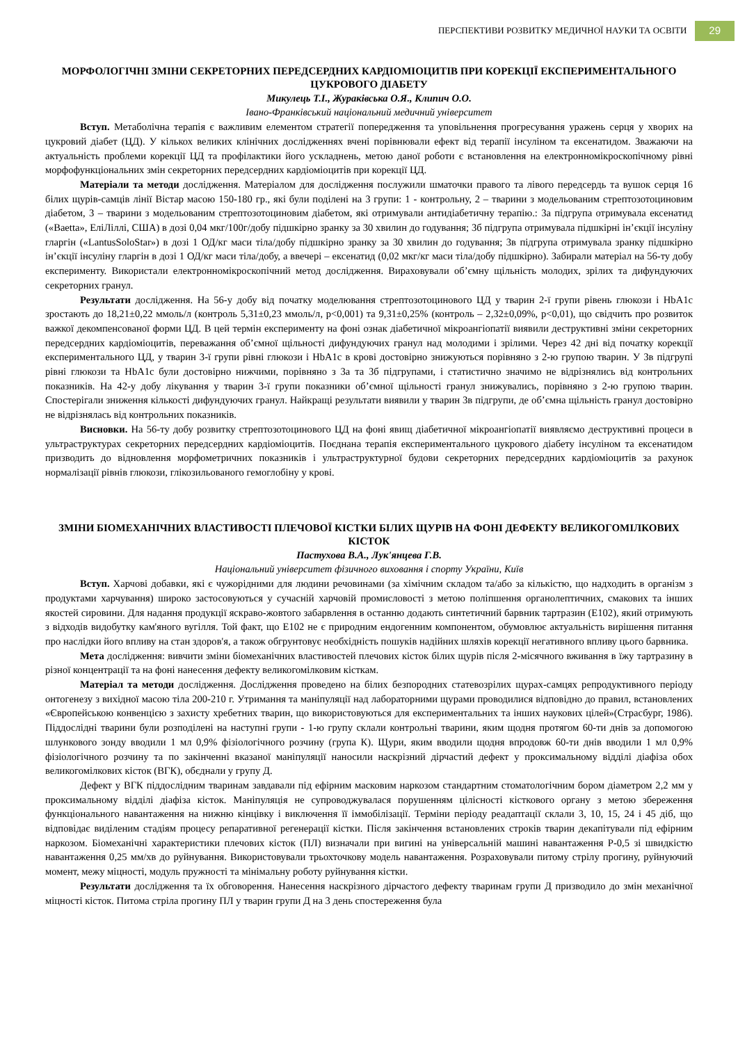ПЕРСПЕКТИВИ РОЗВИТКУ МЕДИЧНОЇ НАУКИ ТА ОСВІТИ 29
МОРФОЛОГІЧНІ ЗМІНИ СЕКРЕТОРНИХ ПЕРЕДСЕРДНИХ КАРДІОМІОЦИТІВ ПРИ КОРЕКЦІЇ ЕКСПЕРИМЕНТАЛЬНОГО ЦУКРОВОГО ДІАБЕТУ
Микулець Т.І., Жураківська О.Я., Клипич О.О.
Івано-Франківський національний медичний університет
Вступ. Метаболічна терапія є важливим елементом стратегії попередження та уповільнення прогресування уражень серця у хворих на цукровий діабет (ЦД). У кількох великих клінічних дослідженнях вчені порівнювали ефект від терапії інсуліном та ексенатидом. Зважаючи на актуальність проблеми корекції ЦД та профілактики його ускладнень, метою даної роботи є встановлення на електронномікроскопічному рівні морфофункціональних змін секреторних передсердних кардіоміоцитів при корекції ЦД.
Матеріали та методи дослідження. Матеріалом для дослідження послужили шматочки правого та лівого передсердь та вушок серця 16 білих щурів-самців лінії Вістар масою 150-180 гр., які були поділені на 3 групи: 1 - контрольну, 2 – тварини з модельованим стрептозотоциновим діабетом, 3 – тварини з модельованим стрептозотоциновим діабетом, які отримували антидіабетичну терапію.: 3а підгрупа отримувала ексенатид («Baetta», ЕліЛіллі, США) в дозі 0,04 мкг/100г/добу підшкірно зранку за 30 хвилин до годування; 3б підгрупа отримувала підшкірні ін’єкції інсуліну гларгін («LantusSoloStar») в дозі 1 ОД/кг маси тіла/добу підшкірно зранку за 30 хвилин до годування; 3в підгрупа отримувала зранку підшкірно ін’єкції інсуліну гларгін в дозі 1 ОД/кг маси тіла/добу, а ввечері – ексенатид (0,02 мкг/кг маси тіла/добу підшкірно). Забирали матеріал на 56-ту добу експерименту. Використали електронномікроскопічний метод дослідження. Вираховували об’ємну щільність молодих, зрілих та дифундуючих секреторних гранул.
Результати дослідження. На 56-у добу від початку моделювання стрептозотоцинового ЦД у тварин 2-ї групи рівень глюкози і HbA1c зростають до 18,21±0,22 ммоль/л (контроль 5,31±0,23 ммоль/л, р<0,001) та 9,31±0,25% (контроль – 2,32±0,09%, р<0,01), що свідчить про розвиток важкої декомпенсованої форми ЦД. В цей термін експерименту на фоні ознак діабетичної мікроангіопатії виявили деструктивні зміни секреторних передсердних кардіоміоцитів, переважання об’ємної щільності дифундуючих гранул над молодими і зрілими. Через 42 дні від початку корекції експериментального ЦД, у тварин 3-ї групи рівні глюкози і HbA1c в крові достовірно знижуються порівняно з 2-ю групою тварин. У 3в підгрупі рівні глюкози та HbA1c були достовірно нижчими, порівняно з 3а та 3б підгрупами, і статистично значимо не відрізнялись від контрольних показників. На 42-у добу лікування у тварин 3-ї групи показники об’ємної щільності гранул знижувались, порівняно з 2-ю групою тварин. Спостерігали зниження кількості дифундуючих гранул. Найкращі результати виявили у тварин 3в підгрупи, де об’ємна щільність гранул достовірно не відрізнялась від контрольних показників.
Висновки. На 56-ту добу розвитку стрептозотоцинового ЦД на фоні явищ діабетичної мікроангіопатії виявляємо деструктивні процеси в ультраструктурах секреторних передсердних кардіоміоцитів. Поєднана терапія експериментального цукрового діабету інсуліном та ексенатидом призводить до відновлення морфометричних показників і ультраструктурної будови секреторних передсердних кардіоміоцитів за рахунок нормалізації рівнів глюкози, глікозильованого гемоглобіну у крові.
ЗМІНИ БІОМЕХАНІЧНИХ ВЛАСТИВОСТІ ПЛЕЧОВОЇ КІСТКИ БІЛИХ ЩУРІВ НА ФОНІ ДЕФЕКТУ ВЕЛИКОГОМІЛКОВИХ КІСТОК
Пастухова В.А., Лук'янцева Г.В.
Національний університет фізичного виховання і спорту України, Київ
Вступ. Харчові добавки, які є чужорідними для людини речовинами (за хімічним складом та/або за кількістю, що надходить в організм з продуктами харчування) широко застосовуються у сучасній харчовій промисловості з метою поліпшення органолептичних, смакових та інших якостей сировини. Для надання продукції яскраво-жовтого забарвлення в останню додають синтетичний барвник тартразин (Е102), який отримують з відходів видобутку кам'яного вугілля. Той факт, що Е102 не є природним ендогенним компонентом, обумовлює актуальність вирішення питання про наслідки його впливу на стан здоров'я, а також обгрунтовує необхідність пошуків надійних шляхів корекції негативного впливу цього барвника.
Мета дослідження: вивчити зміни біомеханічних властивостей плечових кісток білих щурів після 2-місячного вживання в їжу тартразину в різної концентрації та на фоні нанесення дефекту великогомілковим кісткам.
Матеріал та методи дослідження. Дослідження проведено на білих безпородних статевозрілих щурах-самцях репродуктивного періоду онтогенезу з вихідної масою тіла 200-210 г. Утримання та маніпуляції над лабораторними щурами проводилися відповідно до правил, встановлених «Європейською конвенцією з захисту хребетних тварин, що використовуються для експериментальних та інших наукових цілей»(Страсбург, 1986). Піддослідні тварини були розподілені на наступні групи - 1-ю групу склали контрольні тварини, яким щодня протягом 60-ти днів за допомогою шлункового зонду вводили 1 мл 0,9% фізіологічного розчину (група К). Щури, яким вводили щодня впродовж 60-ти днів вводили 1 мл 0,9% фізіологічного розчину та по закінченні вказаної маніпуляції наносили наскрізний дірчастий дефект у проксимальному відділі діафіза обох великогомілкових кісток (ВГК), обєднали у групу Д.
Дефект у ВГК піддослідним тваринам завдавали під ефірним масковим наркозом стандартним стоматологічним бором діаметром 2,2 мм у проксимальному відділі діафіза кісток. Маніпуляція не супроводжувалася порушенням цілісності кісткового органу з метою збереження функціонального навантаження на нижню кінцівку і виключення її іммобілізації. Терміни періоду реадаптації склали 3, 10, 15, 24 і 45 діб, що відповідає виділеним стадіям процесу репаративної регенерації кістки. Після закінчення встановлених строків тварин декапітували під ефірним наркозом. Біомеханічні характеристики плечових кісток (ПЛ) визначали при вигині на універсальній машині навантаження Р-0,5 зі швидкістю навантаження 0,25 мм/хв до руйнування. Використовували трьохточкову модель навантаження. Розраховували питому стрілу прогину, руйнуючий момент, межу міцності, модуль пружності та мінімальну роботу руйнування кістки.
Результати дослідження та їх обговорення. Нанесення наскрізного дірчастого дефекту тваринам групи Д призводило до змін механічної міцності кісток. Питома стріла прогину ПЛ у тварин групи Д на 3 день спостереження була